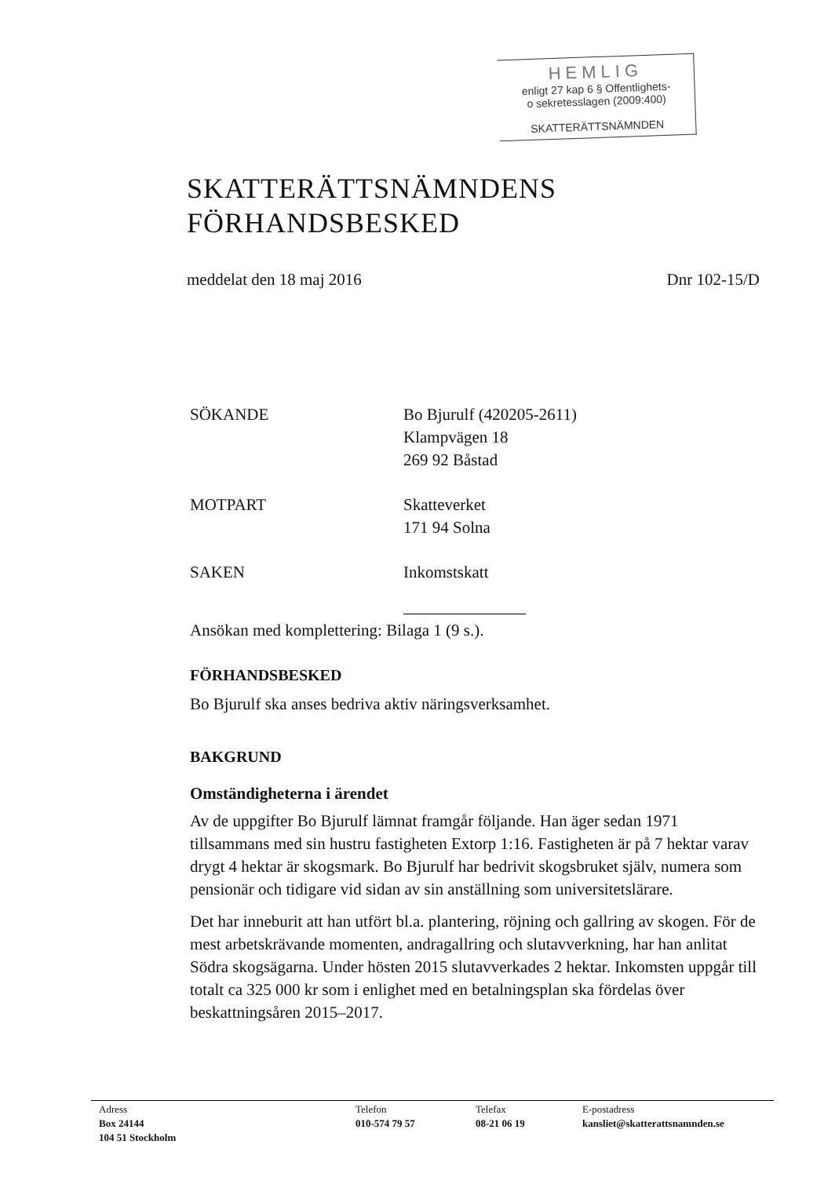HEMLIG
enligt 27 kap 6 § Offentlighets-
o sekretesslagen (2009:400)
SKATTERÄTTSNÄMNDEN
SKATTERÄTTSNÄMNDENS
FÖRHANDSBESKED
meddelat den 18 maj 2016 Dnr 102-15/D
SÖKANDE Bo Bjurulf (420205-2611)
Klampvägen 18
269 92 Båstad
MOTPART Skatteverket
171 94 Solna
SAKEN Inkomstskatt
Ansökan med komplettering: Bilaga 1 (9 s.).
FÖRHANDSBESKED
Bo Bjurulf ska anses bedriva aktiv näringsverksamhet.
BAKGRUND
Omständigheterna i ärendet
Av de uppgifter Bo Bjurulf lämnat framgår följande. Han äger sedan 1971 tillsammans med sin hustru fastigheten Extorp 1:16. Fastigheten är på 7 hektar varav drygt 4 hektar är skogsmark. Bo Bjurulf har bedrivit skogsbruket själv, numera som pensionär och tidigare vid sidan av sin anställning som universitetslärare.
Det har inneburit att han utfört bl.a. plantering, röjning och gallring av skogen. För de mest arbetskrävande momenten, andragallring och slutavverkning, har han anlitat Södra skogsägarna. Under hösten 2015 slutavverkades 2 hektar. Inkomsten uppgår till totalt ca 325 000 kr som i enlighet med en betalningsplan ska fördelas över beskattningsåren 2015–2017.
Adress
Box 24144
104 51 Stockholm
Telefon
010-574 79 57
Telefax
08-21 06 19
E-postadress
kansliet@skatterattsnamnden.se